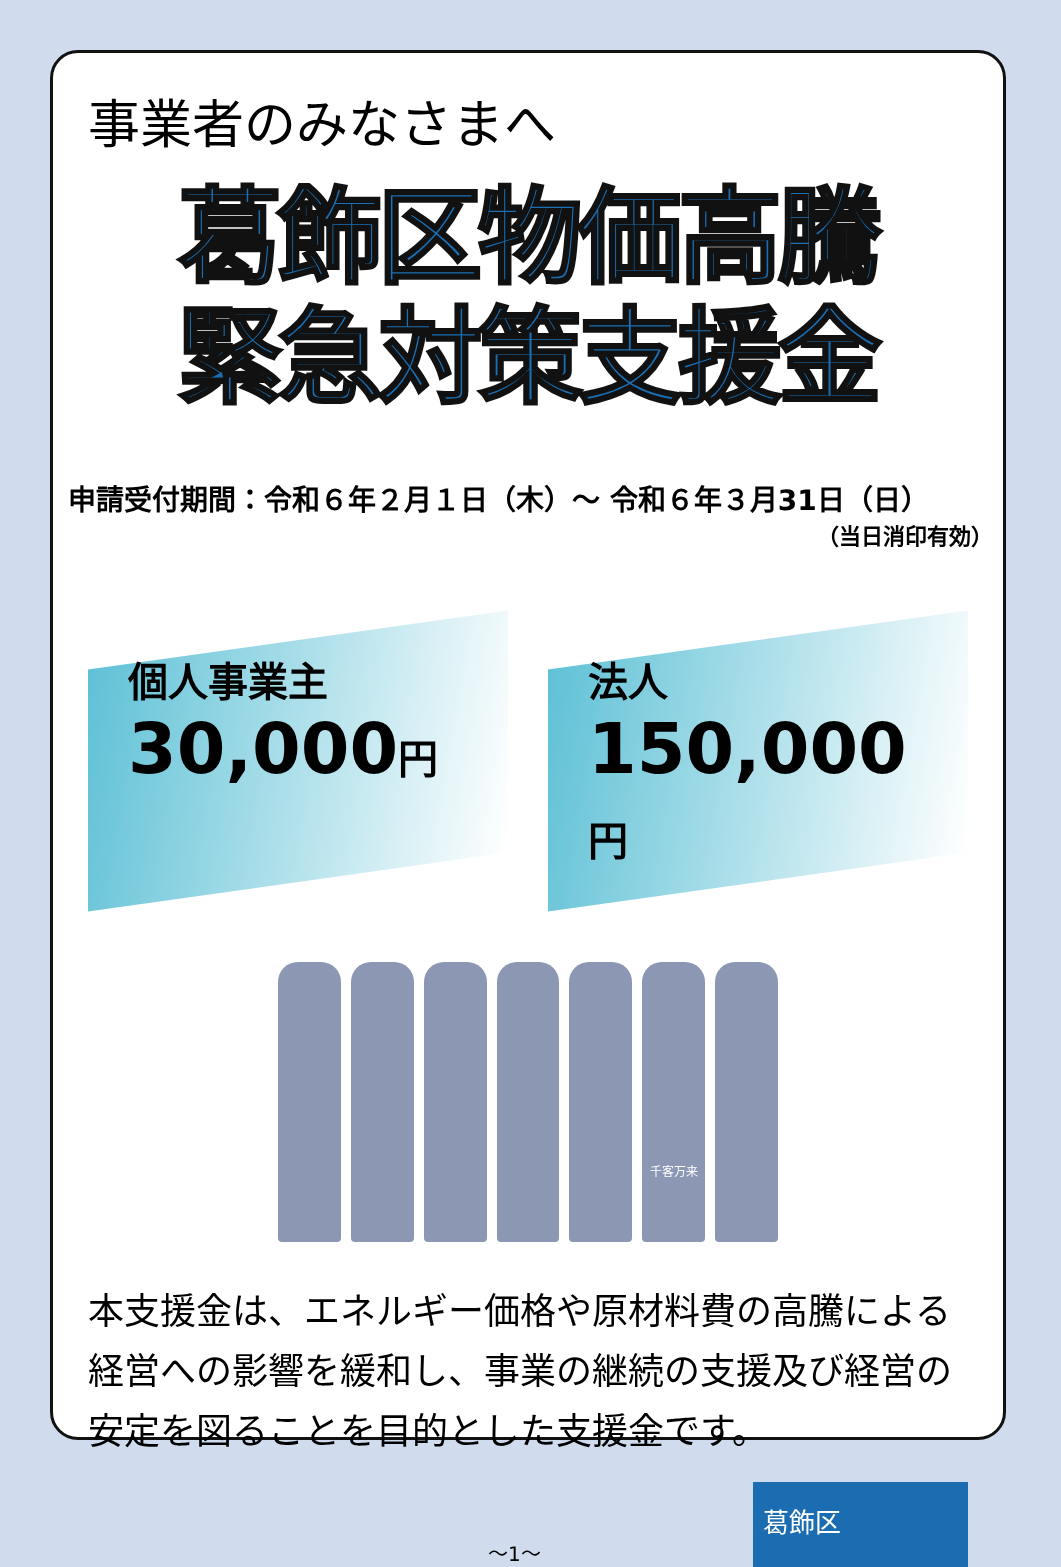事業者のみなさまへ
葛飾区物価高騰
緊急対策支援金
申請受付期間：令和６年２月１日（木）～ 令和６年３月31日（日）
（当日消印有効）
個人事業主
30,000円
法人
150,000円
千客万来
本支援金は、エネルギー価格や原材料費の高騰による経営への影響を緩和し、事業の継続の支援及び経営の安定を図ることを目的とした支援金です。
～1～
葛飾区